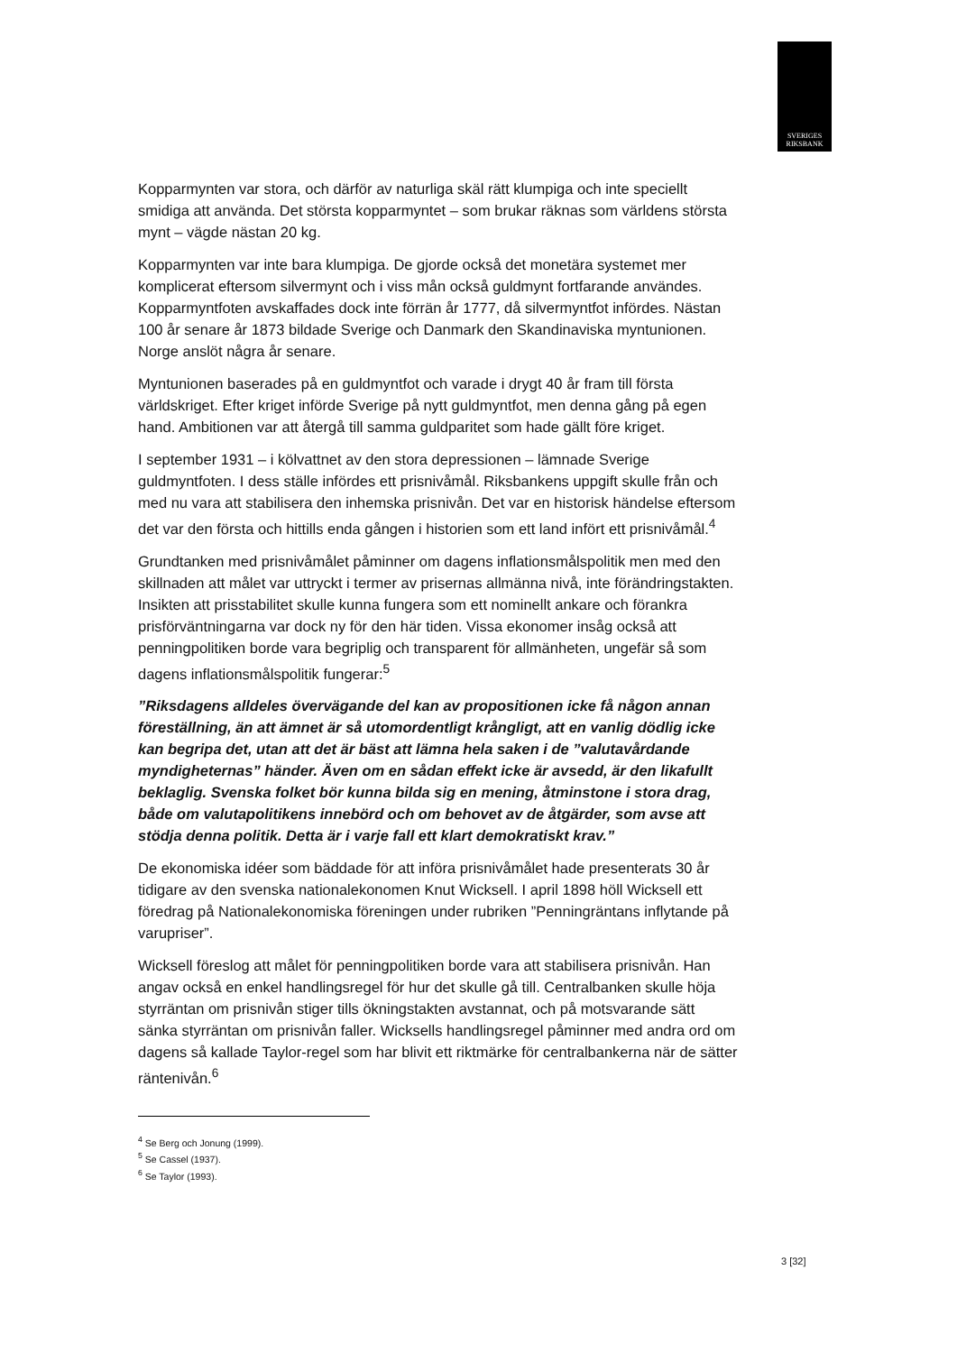SVERIGES
RIKSBANK
Kopparmynten var stora, och därför av naturliga skäl rätt klumpiga och inte speciellt smidiga att använda. Det största kopparmyntet – som brukar räknas som världens största mynt – vägde nästan 20 kg.
Kopparmynten var inte bara klumpiga. De gjorde också det monetära systemet mer komplicerat eftersom silvermynt och i viss mån också guldmynt fortfarande användes. Kopparmyntfoten avskaffades dock inte förrän år 1777, då silvermyntfot infördes. Nästan 100 år senare år 1873 bildade Sverige och Danmark den Skandinaviska myntunionen. Norge anslöt några år senare.
Myntunionen baserades på en guldmyntfot och varade i drygt 40 år fram till första världskriget. Efter kriget införde Sverige på nytt guldmyntfot, men denna gång på egen hand. Ambitionen var att återgå till samma guldparitet som hade gällt före kriget.
I september 1931 – i kölvattnet av den stora depressionen – lämnade Sverige guldmyntfoten. I dess ställe infördes ett prisnivåmål. Riksbankens uppgift skulle från och med nu vara att stabilisera den inhemska prisnivån. Det var en historisk händelse eftersom det var den första och hittills enda gången i historien som ett land infört ett prisnivåmål.<sup>4</sup>
Grundtanken med prisnivåmålet påminner om dagens inflationsmålspolitik men med den skillnaden att målet var uttryckt i termer av prisernas allmänna nivå, inte förändringstakten. Insikten att prisstabilitet skulle kunna fungera som ett nominellt ankare och förankra prisförväntningarna var dock ny för den här tiden. Vissa ekonomer insåg också att penningpolitiken borde vara begriplig och transparent för allmänheten, ungefär så som dagens inflationsmålspolitik fungerar:<sup>5</sup>
”Riksdagens alldeles övervägande del kan av propositionen icke få någon annan föreställning, än att ämnet är så utomordentligt krångligt, att en vanlig dödlig icke kan begripa det, utan att det är bäst att lämna hela saken i de ”valutavårdande myndigheternas” händer. Även om en sådan effekt icke är avsedd, är den likafullt beklaglig. Svenska folket bör kunna bilda sig en mening, åtminstone i stora drag, både om valutapolitikens innebörd och om behovet av de åtgärder, som avse att stödja denna politik. Detta är i varje fall ett klart demokratiskt krav.”
De ekonomiska idéer som bäddade för att införa prisnivåmålet hade presenterats 30 år tidigare av den svenska nationalekonomen Knut Wicksell. I april 1898 höll Wicksell ett föredrag på Nationalekonomiska föreningen under rubriken ”Penningräntans inflytande på varupriser”.
Wicksell föreslog att målet för penningpolitiken borde vara att stabilisera prisnivån. Han angav också en enkel handlingsregel för hur det skulle gå till. Centralbanken skulle höja styrräntan om prisnivån stiger tills ökningstakten avstannat, och på motsvarande sätt sänka styrräntan om prisnivån faller. Wicksells handlingsregel påminner med andra ord om dagens så kallade Taylor-regel som har blivit ett riktmärke för centralbankerna när de sätter räntenivån.<sup>6</sup>
<sup>4</sup> Se Berg och Jonung (1999).
<sup>5</sup> Se Cassel (1937).
<sup>6</sup> Se Taylor (1993).
3 [32]